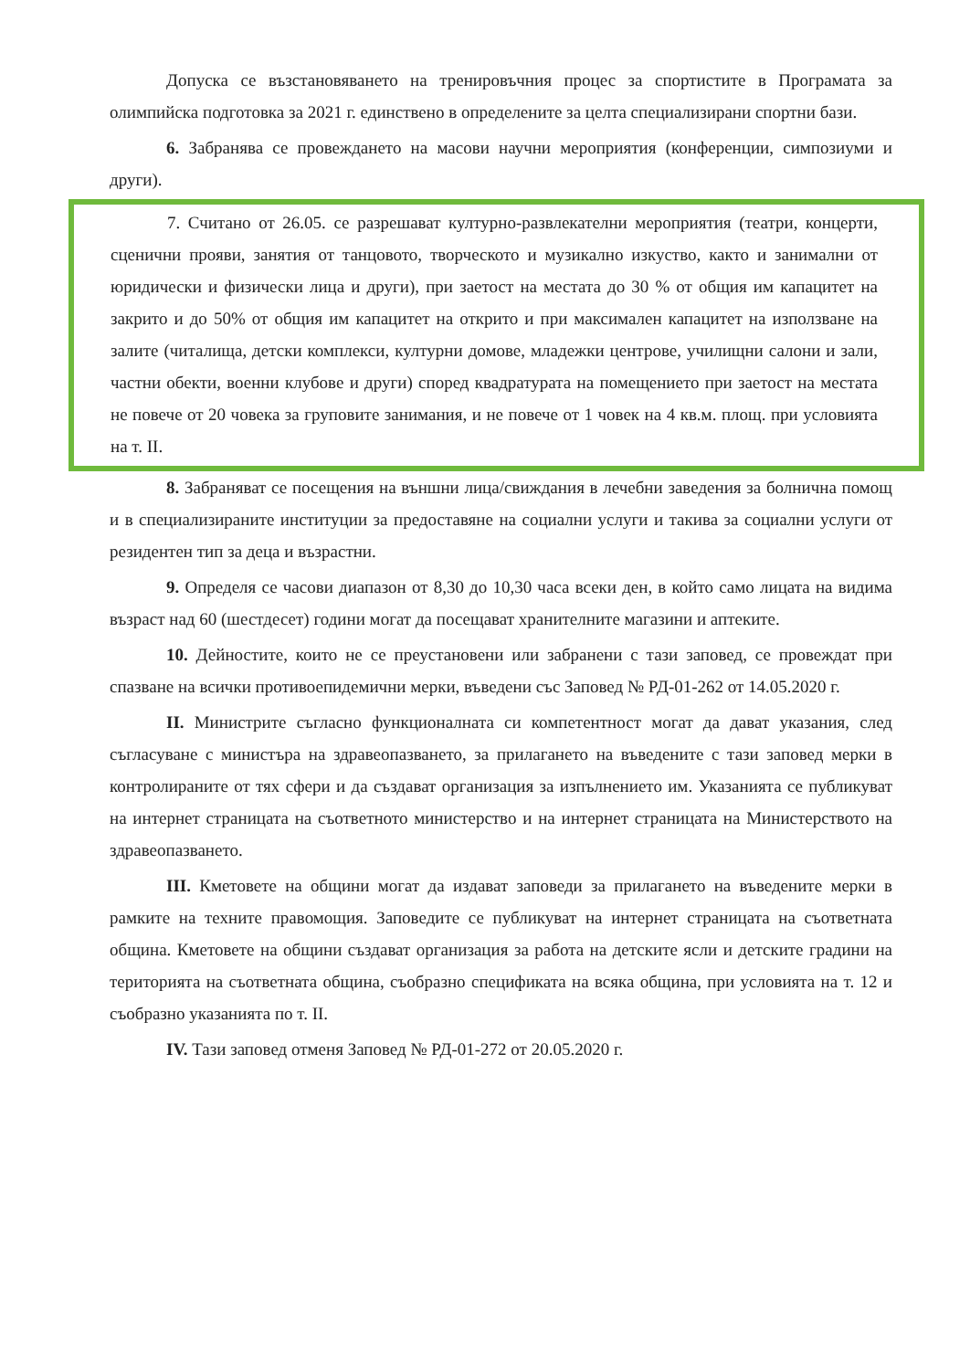Допуска се възстановяването на тренировъчния процес за спортистите в Програмата за олимпийска подготовка за 2021 г. единствено в определените за целта специализирани спортни бази.
6. Забранява се провеждането на масови научни мероприятия (конференции, симпозиуми и други).
7. Считано от 26.05. се разрешават културно-развлекателни мероприятия (театри, концерти, сценични прояви, занятия от танцовото, творческото и музикално изкуство, както и занимални от юридически и физически лица и други), при заетост на местата до 30 % от общия им капацитет на закрито и до 50% от общия им капацитет на открито и при максимален капацитет на използване на залите (читалища, детски комплекси, културни домове, младежки центрове, училищни салони и зали, частни обекти, военни клубове и други) според квадратурата на помещението при заетост на местата не повече от 20 човека за груповите занимания, и не повече от 1 човек на 4 кв.м. площ. при условията на т. II.
8. Забраняват се посещения на външни лица/свиждания в лечебни заведения за болнична помощ и в специализираните институции за предоставяне на социални услуги и такива за социални услуги от резидентен тип за деца и възрастни.
9. Определя се часови диапазон от 8,30 до 10,30 часа всеки ден, в който само лицата на видима възраст над 60 (шестдесет) години могат да посещават хранителните магазини и аптеките.
10. Дейностите, които не се преустановени или забранени с тази заповед, се провеждат при спазване на всички противоепидемични мерки, въведени със Заповед № РД-01-262 от 14.05.2020 г.
II. Министрите съгласно функционалната си компетентност могат да дават указания, след съгласуване с министъра на здравеопазването, за прилагането на въведените с тази заповед мерки в контролираните от тях сфери и да създават организация за изпълнението им. Указанията се публикуват на интернет страницата на съответното министерство и на интернет страницата на Министерството на здравеопазването.
III. Кметовете на общини могат да издават заповеди за прилагането на въведените мерки в рамките на техните правомощия. Заповедите се публикуват на интернет страницата на съответната община. Кметовете на общини създават организация за работа на детските ясли и детските градини на територията на съответната община, съобразно спецификата на всяка община, при условията на т. 12 и съобразно указанията по т. II.
IV. Тази заповед отменя Заповед № РД-01-272 от 20.05.2020 г.